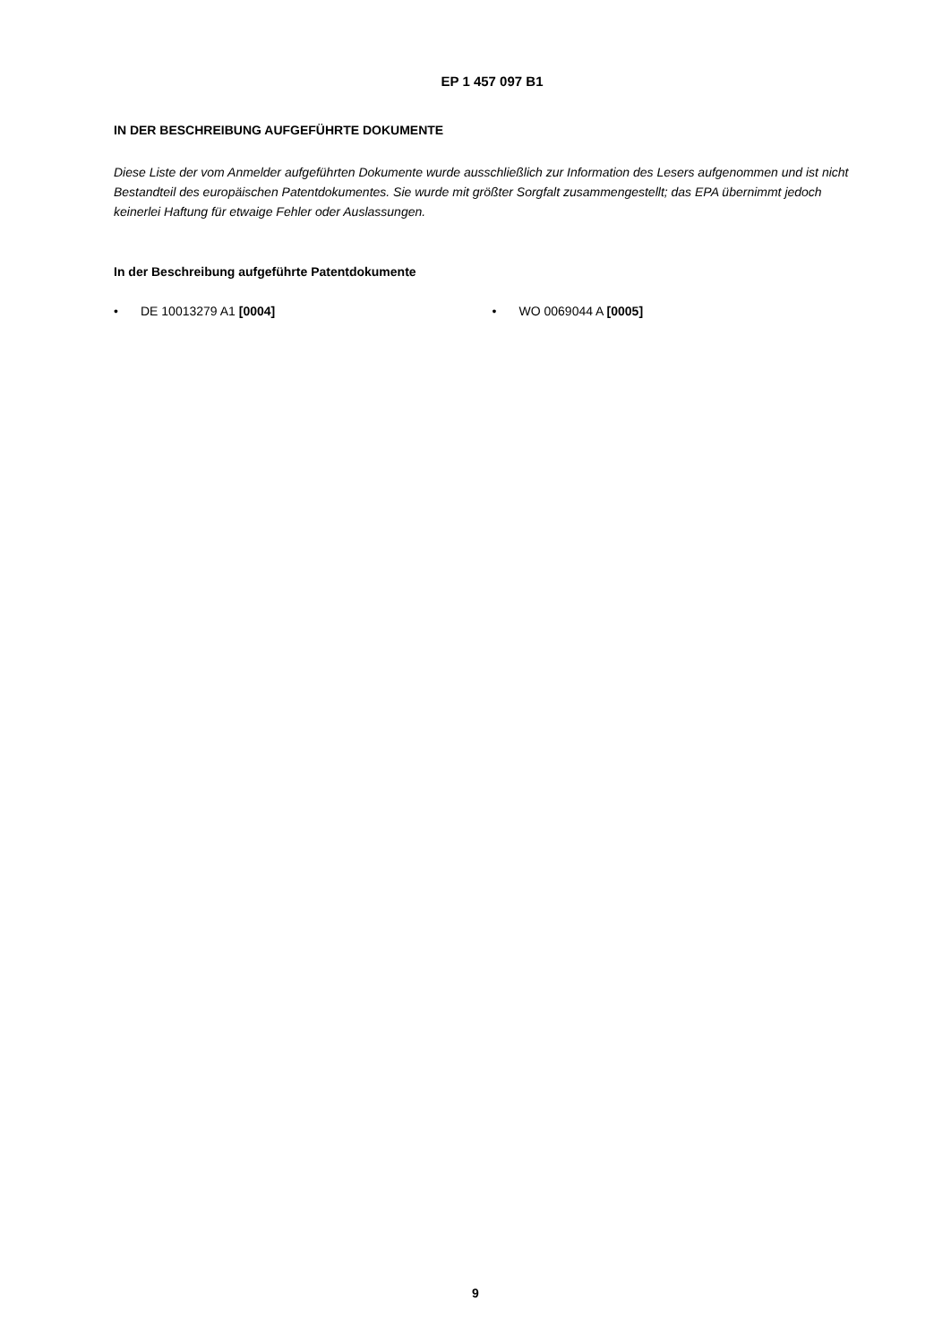EP 1 457 097 B1
IN DER BESCHREIBUNG AUFGEFÜHRTE DOKUMENTE
Diese Liste der vom Anmelder aufgeführten Dokumente wurde ausschließlich zur Information des Lesers aufgenommen und ist nicht Bestandteil des europäischen Patentdokumentes. Sie wurde mit größter Sorgfalt zusammengestellt; das EPA übernimmt jedoch keinerlei Haftung für etwaige Fehler oder Auslassungen.
In der Beschreibung aufgeführte Patentdokumente
• DE 10013279 A1 [0004] • WO 0069044 A [0005]
9